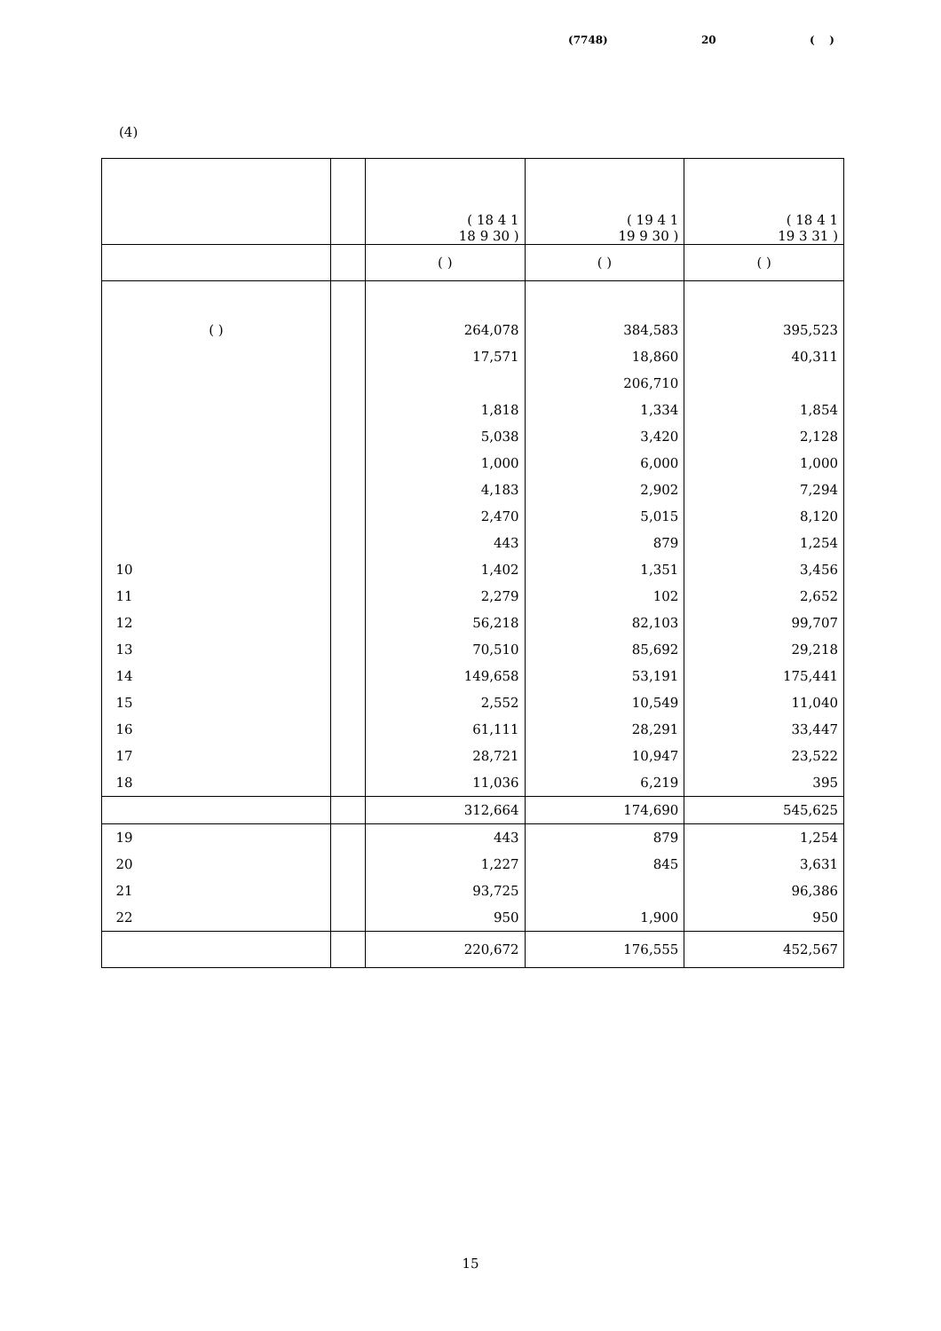(7748) 20 ( )
(4)
| | | ( 18 4 1 18 9 30 ) | ( 19 4 1 19 9 30 ) | ( 18 4 1 19 3 31 ) |
| --- | --- | --- | --- | --- |
| | | ( ) | ( ) | ( ) |
| ( ) | | 264,078 | 384,583 | 395,523 |
| | | 17,571 | 18,860 | 40,311 |
| | | | 206,710 | |
| | | 1,818 | 1,334 | 1,854 |
| | | 5,038 | 3,420 | 2,128 |
| | | 1,000 | 6,000 | 1,000 |
| | | 4,183 | 2,902 | 7,294 |
| | | 2,470 | 5,015 | 8,120 |
| | | 443 | 879 | 1,254 |
| 10 | | 1,402 | 1,351 | 3,456 |
| 11 | | 2,279 | 102 | 2,652 |
| 12 | | 56,218 | 82,103 | 99,707 |
| 13 | | 70,510 | 85,692 | 29,218 |
| 14 | | 149,658 | 53,191 | 175,441 |
| 15 | | 2,552 | 10,549 | 11,040 |
| 16 | | 61,111 | 28,291 | 33,447 |
| 17 | | 28,721 | 10,947 | 23,522 |
| 18 | | 11,036 | 6,219 | 395 |
| | | 312,664 | 174,690 | 545,625 |
| 19 | | 443 | 879 | 1,254 |
| 20 | | 1,227 | 845 | 3,631 |
| 21 | | 93,725 | | 96,386 |
| 22 | | 950 | 1,900 | 950 |
| | | 220,672 | 176,555 | 452,567 |
15